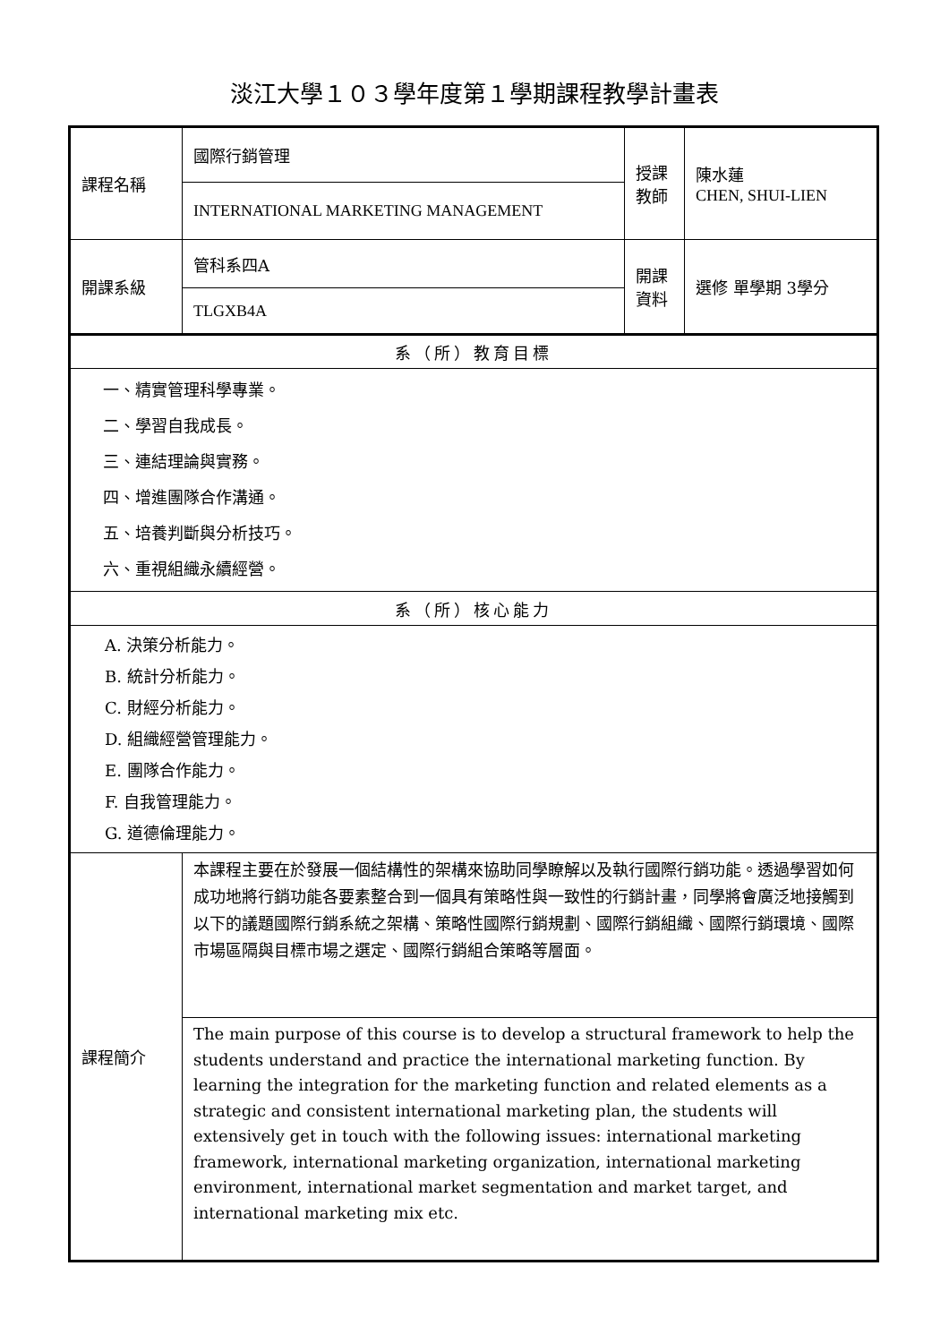淡江大學１０３學年度第１學期課程教學計畫表
| 課程名稱 | 國際行銷管理 | 授課 教師 | 陳水蓮 CHEN, SHUI-LIEN |
| | INTERNATIONAL MARKETING MANAGEMENT | | |
| 開課系級 | 管科系四A | 開課 資料 | 選修 單學期 3學分 |
| | TLGXB4A | | |
| 系（所）教育目標 | | | |
| 一、精實管理科學專業。 二、學習自我成長。 三、連結理論與實務。 四、增進團隊合作溝通。 五、培養判斷與分析技巧。 六、重視組織永續經營。 | | | |
| 系（所）核心能力 | | | |
| A. 決策分析能力。 B. 統計分析能力。 C. 財經分析能力。 D. 組織經營管理能力。 E. 團隊合作能力。 F. 自我管理能力。 G. 道德倫理能力。 | | | |
| 課程簡介 | 本課程主要在於發展一個結構性的架構來協助同學瞭解以及執行國際行銷功能。透過學習如何成功地將行銷功能各要素整合到一個具有策略性與一致性的行銷計畫，同學將會廣泛地接觸到以下的議題國際行銷系統之架構、策略性國際行銷規劃、國際行銷組織、國際行銷環境、國際市場區隔與目標市場之選定、國際行銷組合策略等層面。 | | |
| | The main purpose of this course is to develop a structural framework to help the students understand and practice the international marketing function. By learning the integration for the marketing function and related elements as a strategic and consistent international marketing plan, the students will extensively get in touch with the following issues: international marketing framework, international marketing organization, international marketing environment, international market segmentation and market target, and international marketing mix etc. | | |